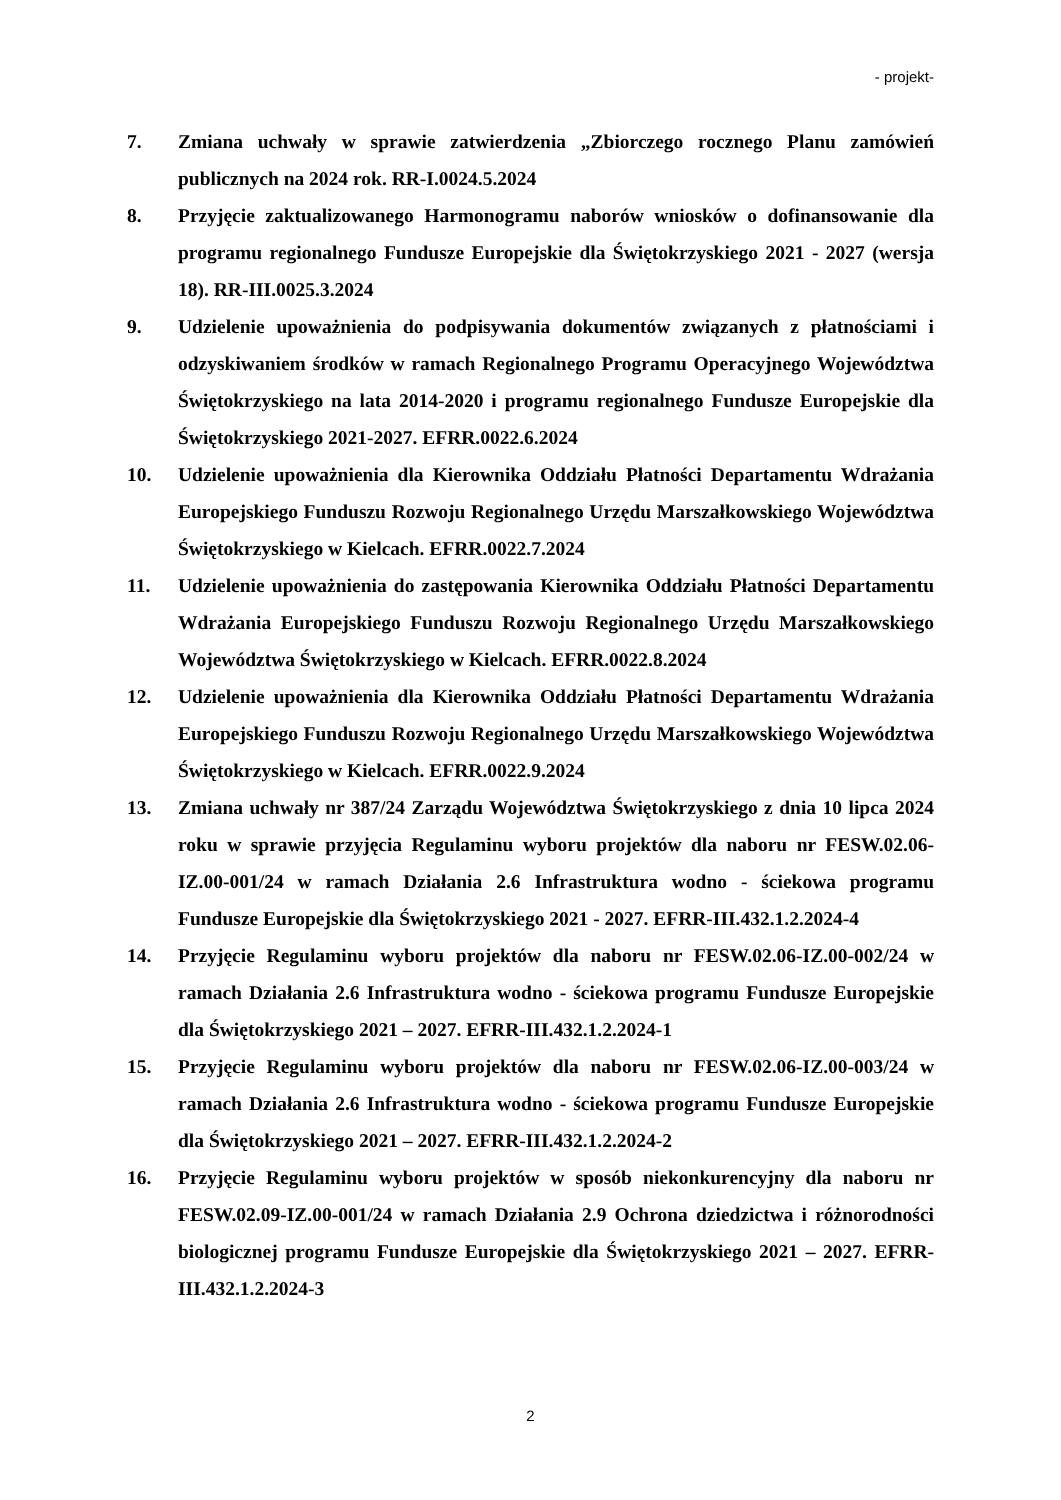- projekt-
7. Zmiana uchwały w sprawie zatwierdzenia „Zbiorczego rocznego Planu zamówień publicznych na 2024 rok. RR-I.0024.5.2024
8. Przyjęcie zaktualizowanego Harmonogramu naborów wniosków o dofinansowanie dla programu regionalnego Fundusze Europejskie dla Świętokrzyskiego 2021 - 2027 (wersja 18). RR-III.0025.3.2024
9. Udzielenie upoważnienia do podpisywania dokumentów związanych z płatnościami i odzyskiwaniem środków w ramach Regionalnego Programu Operacyjnego Województwa Świętokrzyskiego na lata 2014-2020 i programu regionalnego Fundusze Europejskie dla Świętokrzyskiego 2021-2027. EFRR.0022.6.2024
10. Udzielenie upoważnienia dla Kierownika Oddziału Płatności Departamentu Wdrażania Europejskiego Funduszu Rozwoju Regionalnego Urzędu Marszałkowskiego Województwa Świętokrzyskiego w Kielcach. EFRR.0022.7.2024
11. Udzielenie upoważnienia do zastępowania Kierownika Oddziału Płatności Departamentu Wdrażania Europejskiego Funduszu Rozwoju Regionalnego Urzędu Marszałkowskiego Województwa Świętokrzyskiego w Kielcach. EFRR.0022.8.2024
12. Udzielenie upoważnienia dla Kierownika Oddziału Płatności Departamentu Wdrażania Europejskiego Funduszu Rozwoju Regionalnego Urzędu Marszałkowskiego Województwa Świętokrzyskiego w Kielcach. EFRR.0022.9.2024
13. Zmiana uchwały nr 387/24 Zarządu Województwa Świętokrzyskiego z dnia 10 lipca 2024 roku w sprawie przyjęcia Regulaminu wyboru projektów dla naboru nr FESW.02.06-IZ.00-001/24 w ramach Działania 2.6 Infrastruktura wodno - ściekowa programu Fundusze Europejskie dla Świętokrzyskiego 2021 - 2027. EFRR-III.432.1.2.2024-4
14. Przyjęcie Regulaminu wyboru projektów dla naboru nr FESW.02.06-IZ.00-002/24 w ramach Działania 2.6 Infrastruktura wodno - ściekowa programu Fundusze Europejskie dla Świętokrzyskiego 2021 – 2027. EFRR-III.432.1.2.2024-1
15. Przyjęcie Regulaminu wyboru projektów dla naboru nr FESW.02.06-IZ.00-003/24 w ramach Działania 2.6 Infrastruktura wodno - ściekowa programu Fundusze Europejskie dla Świętokrzyskiego 2021 – 2027. EFRR-III.432.1.2.2024-2
16. Przyjęcie Regulaminu wyboru projektów w sposób niekonkurencyjny dla naboru nr FESW.02.09-IZ.00-001/24 w ramach Działania 2.9 Ochrona dziedzictwa i różnorodności biologicznej programu Fundusze Europejskie dla Świętokrzyskiego 2021 – 2027. EFRR-III.432.1.2.2024-3
2